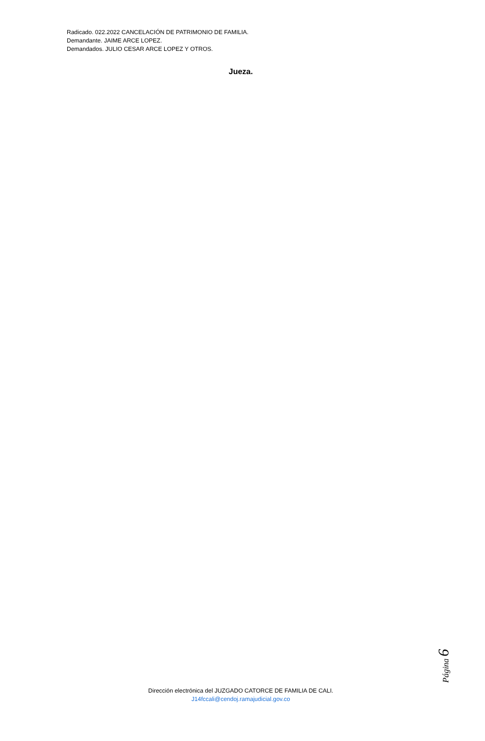Radicado. 022.2022 CANCELACIÓN DE PATRIMONIO DE FAMILIA.
Demandante. JAIME ARCE LOPEZ.
Demandados. JULIO CESAR ARCE LOPEZ Y OTROS.
Jueza.
Página 6
Dirección electrónica del JUZGADO CATORCE DE FAMILIA DE CALI.
J14fccali@cendoj.ramajudicial.gov.co